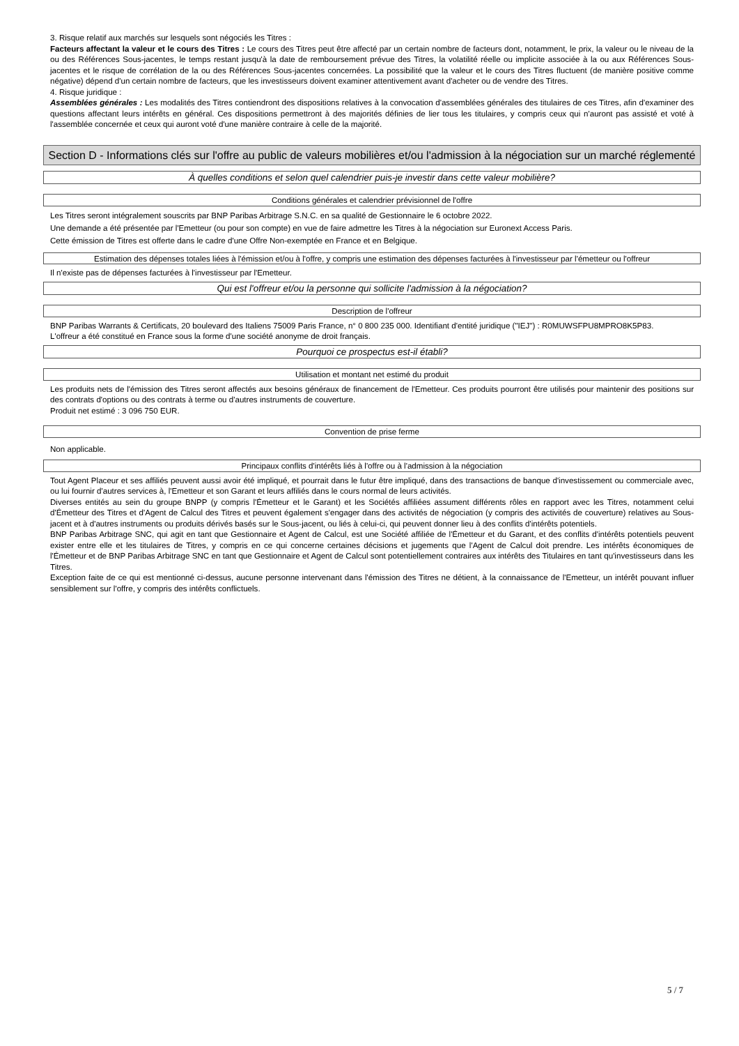3. Risque relatif aux marchés sur lesquels sont négociés les Titres :
Facteurs affectant la valeur et le cours des Titres : Le cours des Titres peut être affecté par un certain nombre de facteurs dont, notamment, le prix, la valeur ou le niveau de la ou des Références Sous-jacentes, le temps restant jusqu'à la date de remboursement prévue des Titres, la volatilité réelle ou implicite associée à la ou aux Références Sous-jacentes et le risque de corrélation de la ou des Références Sous-jacentes concernées. La possibilité que la valeur et le cours des Titres fluctuent (de manière positive comme négative) dépend d'un certain nombre de facteurs, que les investisseurs doivent examiner attentivement avant d'acheter ou de vendre des Titres.
4. Risque juridique :
Assemblées générales : Les modalités des Titres contiendront des dispositions relatives à la convocation d'assemblées générales des titulaires de ces Titres, afin d'examiner des questions affectant leurs intérêts en général. Ces dispositions permettront à des majorités définies de lier tous les titulaires, y compris ceux qui n'auront pas assisté et voté à l'assemblée concernée et ceux qui auront voté d'une manière contraire à celle de la majorité.
Section D - Informations clés sur l'offre au public de valeurs mobilières et/ou l'admission à la négociation sur un marché réglementé
À quelles conditions et selon quel calendrier puis-je investir dans cette valeur mobilière?
Conditions générales et calendrier prévisionnel de l'offre
Les Titres seront intégralement souscrits par BNP Paribas Arbitrage S.N.C. en sa qualité de Gestionnaire le 6 octobre 2022.
Une demande a été présentée par l'Emetteur (ou pour son compte) en vue de faire admettre les Titres à la négociation sur Euronext Access Paris.
Cette émission de Titres est offerte dans le cadre d'une Offre Non-exemptée en France et en Belgique.
Estimation des dépenses totales liées à l'émission et/ou à l'offre, y compris une estimation des dépenses facturées à l'investisseur par l'émetteur ou l'offreur
Il n'existe pas de dépenses facturées à l'investisseur par l'Emetteur.
Qui est l'offreur et/ou la personne qui sollicite l'admission à la négociation?
Description de l'offreur
BNP Paribas Warrants & Certificats, 20 boulevard des Italiens 75009 Paris France, n° 0 800 235 000. Identifiant d'entité juridique ("IEJ") : R0MUWSFPU8MPRO8K5P83.
L'offreur a été constitué en France sous la forme d'une société anonyme de droit français.
Pourquoi ce prospectus est-il établi?
Utilisation et montant net estimé du produit
Les produits nets de l'émission des Titres seront affectés aux besoins généraux de financement de l'Emetteur. Ces produits pourront être utilisés pour maintenir des positions sur des contrats d'options ou des contrats à terme ou d'autres instruments de couverture.
Produit net estimé : 3 096 750 EUR.
Convention de prise ferme
Non applicable.
Principaux conflits d'intérêts liés à l'offre ou à l'admission à la négociation
Tout Agent Placeur et ses affiliés peuvent aussi avoir été impliqué, et pourrait dans le futur être impliqué, dans des transactions de banque d'investissement ou commerciale avec, ou lui fournir d'autres services à, l'Emetteur et son Garant et leurs affiliés dans le cours normal de leurs activités.
Diverses entités au sein du groupe BNPP (y compris l'Émetteur et le Garant) et les Sociétés affiliées assument différents rôles en rapport avec les Titres, notamment celui d'Émetteur des Titres et d'Agent de Calcul des Titres et peuvent également s'engager dans des activités de négociation (y compris des activités de couverture) relatives au Sous-jacent et à d'autres instruments ou produits dérivés basés sur le Sous-jacent, ou liés à celui-ci, qui peuvent donner lieu à des conflits d'intérêts potentiels.
BNP Paribas Arbitrage SNC, qui agit en tant que Gestionnaire et Agent de Calcul, est une Société affiliée de l'Émetteur et du Garant, et des conflits d'intérêts potentiels peuvent exister entre elle et les titulaires de Titres, y compris en ce qui concerne certaines décisions et jugements que l'Agent de Calcul doit prendre. Les intérêts économiques de l'Émetteur et de BNP Paribas Arbitrage SNC en tant que Gestionnaire et Agent de Calcul sont potentiellement contraires aux intérêts des Titulaires en tant qu'investisseurs dans les Titres.
Exception faite de ce qui est mentionné ci-dessus, aucune personne intervenant dans l'émission des Titres ne détient, à la connaissance de l'Emetteur, un intérêt pouvant influer sensiblement sur l'offre, y compris des intérêts conflictuels.
5 / 7